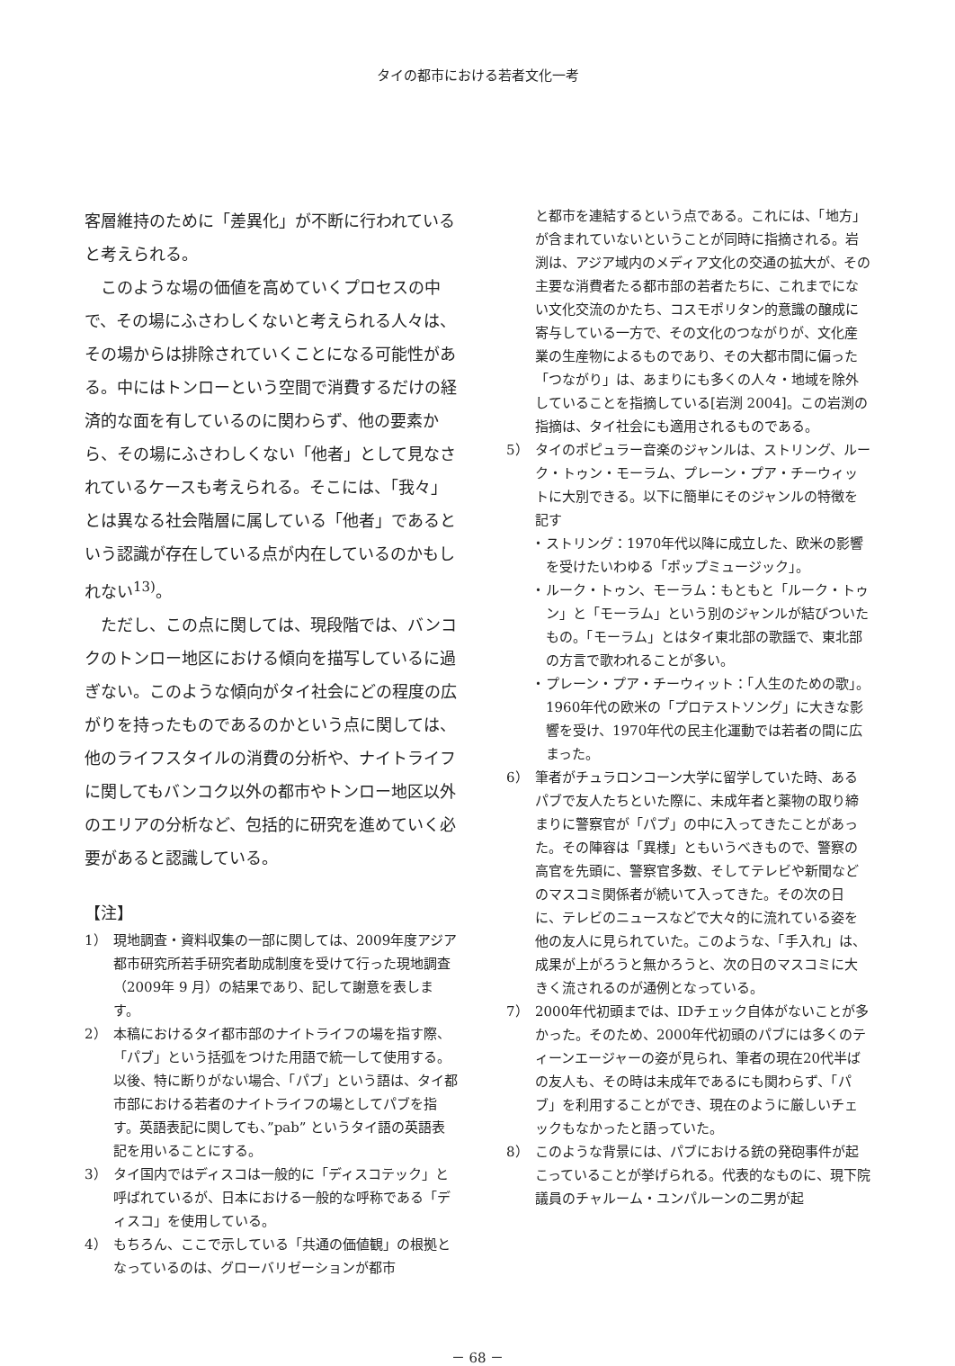タイの都市における若者文化一考
客層維持のために「差異化」が不断に行われていると考えられる。
　このような場の価値を高めていくプロセスの中で、その場にふさわしくないと考えられる人々は、その場からは排除されていくことになる可能性がある。中にはトンローという空間で消費するだけの経済的な面を有しているのに関わらず、他の要素から、その場にふさわしくない「他者」として見なされているケースも考えられる。そこには、「我々」とは異なる社会階層に属している「他者」であるという認識が存在している点が内在しているのかもしれない<sup>13)</sup>。
　ただし、この点に関しては、現段階では、バンコクのトンロー地区における傾向を描写しているに過ぎない。このような傾向がタイ社会にどの程度の広がりを持ったものであるのかという点に関しては、他のライフスタイルの消費の分析や、ナイトライフに関してもバンコク以外の都市やトンロー地区以外のエリアの分析など、包括的に研究を進めていく必要があると認識している。
【注】
1） 現地調査・資料収集の一部に関しては、2009年度アジア都市研究所若手研究者助成制度を受けて行った現地調査（2009年 9 月）の結果であり、記して謝意を表します。
2） 本稿におけるタイ都市部のナイトライフの場を指す際、「パブ」という括弧をつけた用語で統一して使用する。以後、特に断りがない場合、「パブ」という語は、タイ都市部における若者のナイトライフの場としてパブを指す。英語表記に関しても、”pab” というタイ語の英語表記を用いることにする。
3） タイ国内ではディスコは一般的に「ディスコテック」と呼ばれているが、日本における一般的な呼称である「ディスコ」を使用している。
4） もちろん、ここで示している「共通の価値観」の根拠となっているのは、グローバリゼーションが都市
と都市を連結するという点である。これには、「地方」が含まれていないということが同時に指摘される。岩渕は、アジア域内のメディア文化の交通の拡大が、その主要な消費者たる都市部の若者たちに、これまでにない文化交流のかたち、コスモポリタン的意識の醸成に寄与している一方で、その文化のつながりが、文化産業の生産物によるものであり、その大都市間に偏った「つながり」は、あまりにも多くの人々・地域を除外していることを指摘している[岩渕 2004]。この岩渕の指摘は、タイ社会にも適用されるものである。
5） タイのポピュラー音楽のジャンルは、ストリング、ルーク・トゥン・モーラム、プレーン・プア・チーウィットに大別できる。以下に簡単にそのジャンルの特徴を記す
・ ストリング：1970年代以降に成立した、欧米の影響を受けたいわゆる「ポップミュージック」。
・ ルーク・トゥン、モーラム：もともと「ルーク・トゥン」と「モーラム」という別のジャンルが結びついたもの。「モーラム」とはタイ東北部の歌謡で、東北部の方言で歌われることが多い。
・ プレーン・プア・チーウィット：「人生のための歌」。1960年代の欧米の「プロテストソング」に大きな影響を受け、1970年代の民主化運動では若者の間に広まった。
6） 筆者がチュラロンコーン大学に留学していた時、あるパブで友人たちといた際に、未成年者と薬物の取り締まりに警察官が「パブ」の中に入ってきたことがあった。その陣容は「異様」ともいうべきもので、警察の高官を先頭に、警察官多数、そしてテレビや新聞などのマスコミ関係者が続いて入ってきた。その次の日に、テレビのニュースなどで大々的に流れている姿を他の友人に見られていた。このような、「手入れ」は、成果が上がろうと無かろうと、次の日のマスコミに大きく流されるのが通例となっている。
7） 2000年代初頭までは、IDチェック自体がないことが多かった。そのため、2000年代初頭のパブには多くのティーンエージャーの姿が見られ、筆者の現在20代半ばの友人も、その時は未成年であるにも関わらず、「パブ」を利用することができ、現在のように厳しいチェックもなかったと語っていた。
8） このような背景には、パブにおける銃の発砲事件が起こっていることが挙げられる。代表的なものに、現下院議員のチャルーム・ユンパルーンの二男が起
－ 68 －